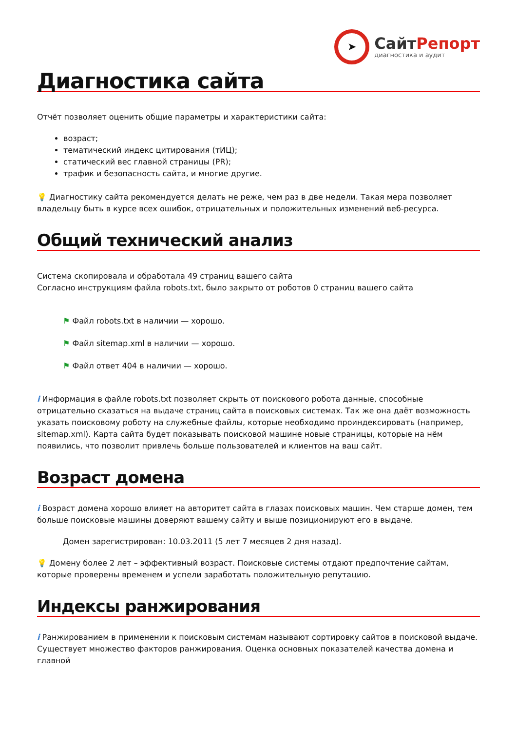➤
СайтРепорт
диагностика и аудит
Диагностика сайта
Отчёт позволяет оценить общие параметры и характеристики сайта:
возраст;
тематический индекс цитирования (тИЦ);
статический вес главной страницы (PR);
трафик и безопасность сайта, и многие другие.
💡 Диагностику сайта рекомендуется делать не реже, чем раз в две недели. Такая мера позволяет владельцу быть в курсе всех ошибок, отрицательных и положительных изменений веб-ресурса.
Общий технический анализ
Система скопировала и обработала 49 страниц вашего сайта
Согласно инструкциям файла robots.txt, было закрыто от роботов 0 страниц вашего сайта
⚑ Файл robots.txt в наличии — хорошо.
⚑ Файл sitemap.xml в наличии — хорошо.
⚑ Файл ответ 404 в наличии — хорошо.
i Информация в файле robots.txt позволяет скрыть от поискового робота данные, способные отрицательно сказаться на выдаче страниц сайта в поисковых системах. Так же она даёт возможность указать поисковому роботу на служебные файлы, которые необходимо проиндексировать (например, sitemap.xml). Карта сайта будет показывать поисковой машине новые страницы, которые на нём появились, что позволит привлечь больше пользователей и клиентов на ваш сайт.
Возраст домена
i Возраст домена хорошо влияет на авторитет сайта в глазах поисковых машин. Чем старше домен, тем больше поисковые машины доверяют вашему сайту и выше позиционируют его в выдаче.
Домен зарегистрирован: 10.03.2011 (5 лет 7 месяцев 2 дня назад).
💡 Домену более 2 лет – эффективный возраст. Поисковые системы отдают предпочтение сайтам, которые проверены временем и успели заработать положительную репутацию.
Индексы ранжирования
i Ранжированием в применении к поисковым системам называют сортировку сайтов в поисковой выдаче. Существует множество факторов ранжирования. Оценка основных показателей качества домена и главной